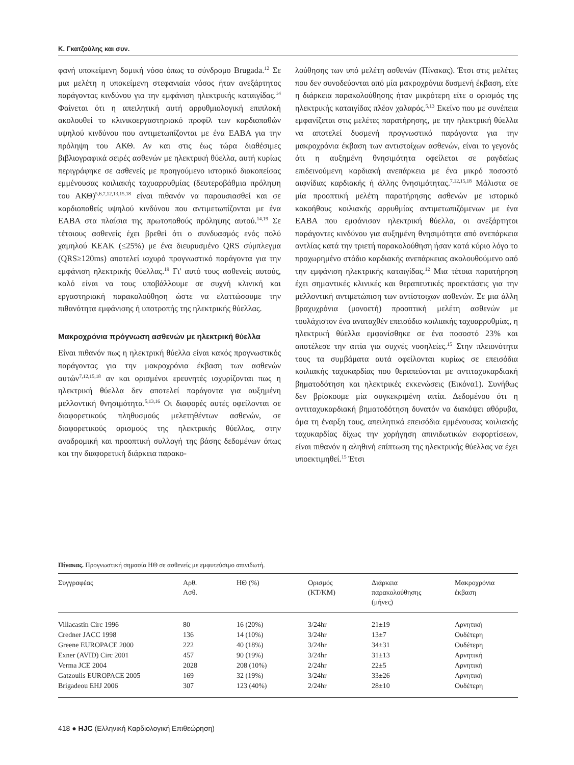Κ. Γκατζούλης και συν.
φανή υποκείμενη δομική νόσο όπως το σύνδρομο Brugada.<sup>12</sup> Σε μια μελέτη η υποκείμενη στεφανιαία νόσος ήταν ανεξάρτητος παράγοντας κινδύνου για την εμφάνιση ηλεκτρικής καταιγίδας.<sup>14</sup> Φαίνεται ότι η απειλητική αυτή αρρυθμιολογική επιπλοκή ακολουθεί το κλινικοεργαστηριακό προφίλ των καρδιοπαθών υψηλού κινδύνου που αντιμετωπίζονται με ένα ΕΑΒΑ για την πρόληψη του ΑΚΘ. Αν και στις έως τώρα διαθέσιμες βιβλιογραφικά σειρές ασθενών με ηλεκτρική θύελλα, αυτή κυρίως περιγράφηκε σε ασθενείς με προηγούμενο ιστορικό διακοπείσας εμμένουσας κοιλιακής ταχυαρρυθμίας (δευτεροβάθμια πρόληψη του ΑΚΘ)<sup>5,6,7,12,13,15,18</sup> είναι πιθανόν να παρουσιασθεί και σε καρδιοπαθείς υψηλού κινδύνου που αντιμετωπίζονται με ένα ΕΑΒΑ στα πλαίσια της πρωτοπαθούς πρόληψης αυτού.<sup>14,19</sup> Σε τέτοιους ασθενείς έχει βρεθεί ότι ο συνδυασμός ενός πολύ χαμηλού ΚΕΑΚ (≤25%) με ένα διευρυσμένο QRS σύμπλεγμα (QRS≥120ms) αποτελεί ισχυρό προγνωστικό παράγοντα για την εμφάνιση ηλεκτρικής θύελλας.<sup>19</sup> Γι' αυτό τους ασθενείς αυτούς, καλό είναι να τους υποβάλλουμε σε συχνή κλινική και εργαστηριακή παρακολούθηση ώστε να ελαττώσουμε την πιθανότητα εμφάνισης ή υποτροπής της ηλεκτρικής θύελλας.
Μακροχρόνια πρόγνωση ασθενών με ηλεκτρική θύελλα
Είναι πιθανόν πως η ηλεκτρική θύελλα είναι κακός προγνωστικός παράγοντας για την μακροχρόνια έκβαση των ασθενών αυτών<sup>7,12,15,18</sup> αν και ορισμένοι ερευνητές ισχυρίζονται πως η ηλεκτρική θύελλα δεν αποτελεί παράγοντα για αυξημένη μελλοντική θνησιμότητα.<sup>5,13,16</sup> Οι διαφορές αυτές οφείλονται σε διαφορετικούς πληθυσμούς μελετηθέντων ασθενών, σε διαφορετικούς ορισμούς της ηλεκτρικής θύελλας, στην αναδρομική και προοπτική συλλογή της βάσης δεδομένων όπως και την διαφορετική διάρκεια παρακο-
λούθησης των υπό μελέτη ασθενών (Πίνακας). Έτσι στις μελέτες που δεν συνοδεύονται από μία μακροχρόνια δυσμενή έκβαση, είτε η διάρκεια παρακολούθησης ήταν μικρότερη είτε ο ορισμός της ηλεκτρικής καταιγίδας πλέον χαλαρός.<sup>5,13</sup> Εκείνο που με συνέπεια εμφανίζεται στις μελέτες παρατήρησης, με την ηλεκτρική θύελλα να αποτελεί δυσμενή προγνωστικό παράγοντα για την μακροχρόνια έκβαση των αντιστοίχων ασθενών, είναι το γεγονός ότι η αυξημένη θνησιμότητα οφείλεται σε ραγδαίως επιδεινούμενη καρδιακή ανεπάρκεια με ένα μικρό ποσοστό αιφνίδιας καρδιακής ή άλλης θνησιμότητας.<sup>7,12,15,18</sup> Μάλιστα σε μία προοπτική μελέτη παρατήρησης ασθενών με ιστορικό κακοήθους κοιλιακής αρρυθμίας αντιμετωπιζόμενων με ένα ΕΑΒΑ που εμφάνισαν ηλεκτρική θύελλα, οι ανεξάρτητοι παράγοντες κινδύνου για αυξημένη θνησιμότητα από ανεπάρκεια αντλίας κατά την τριετή παρακολούθηση ήσαν κατά κύριο λόγο το προχωρημένο στάδιο καρδιακής ανεπάρκειας ακολουθούμενο από την εμφάνιση ηλεκτρικής καταιγίδας.<sup>12</sup> Μια τέτοια παρατήρηση έχει σημαντικές κλινικές και θεραπευτικές προεκτάσεις για την μελλοντική αντιμετώπιση των αντίστοιχων ασθενών. Σε μια άλλη βραχυχρόνια (μονοετή) προοπτική μελέτη ασθενών με τουλάχιστον ένα αναταχθέν επεισόδιο κοιλιακής ταχυαρρυθμίας, η ηλεκτρική θύελλα εμφανίσθηκε σε ένα ποσοστό 23% και αποτέλεσε την αιτία για συχνές νοσηλείες.<sup>15</sup> Στην πλειονότητα τους τα συμβάματα αυτά οφείλονται κυρίως σε επεισόδια κοιλιακής ταχυκαρδίας που θεραπεύονται με αντιταχυκαρδιακή βηματοδότηση και ηλεκτρικές εκκενώσεις (Εικόνα1). Συνήθως δεν βρίσκουμε μία συγκεκριμένη αιτία. Δεδομένου ότι η αντιταχυκαρδιακή βηματοδότηση δυνατόν να διακόψει αθόρυβα, άμα τη έναρξη τους, απειλητικά επεισόδια εμμένουσας κοιλιακής ταχυκαρδίας δίχως την χορήγηση απινιδωτικών εκφορτίσεων, είναι πιθανόν η αληθινή επίπτωση της ηλεκτρικής θύελλας να έχει υποεκτιμηθεί.<sup>15</sup> Έτσι
Πίνακας. Προγνωστική σημασία ΗΘ σε ασθενείς με εμφυτεύσιμο απινιδωτή.
| Συγγραφέας | Αρθ. Ασθ. | ΗΘ (%) | Ορισμός (ΚΤ/ΚΜ) | Διάρκεια παρακολούθησης (μήνες) | Μακροχρόνια έκβαση |
| --- | --- | --- | --- | --- | --- |
| Villacastin Circ 1996 | 80 | 16 (20%) | 3/24hr | 21±19 | Αρνητική |
| Credner JACC 1998 | 136 | 14 (10%) | 3/24hr | 13±7 | Ουδέτερη |
| Greene EUROPACE 2000 | 222 | 40 (18%) | 3/24hr | 34±31 | Ουδέτερη |
| Exner (AVID) Circ 2001 | 457 | 90 (19%) | 3/24hr | 31±13 | Αρνητική |
| Verma JCE 2004 | 2028 | 208 (10%) | 2/24hr | 22±5 | Αρνητική |
| Gatzoulis EUROPACE 2005 | 169 | 32 (19%) | 3/24hr | 33±26 | Αρνητική |
| Brigadeou EHJ 2006 | 307 | 123 (40%) | 2/24hr | 28±10 | Ουδέτερη |
418 ● HJC (Ελληνική Καρδιολογική Επιθεώρηση)